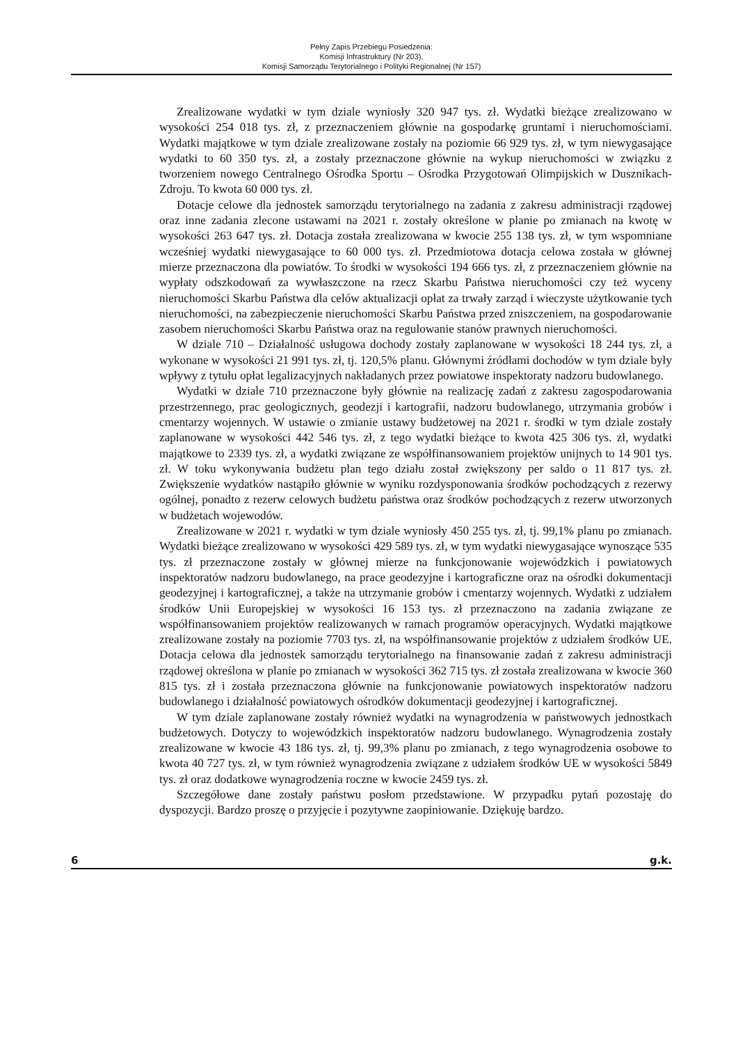Pełny Zapis Przebiegu Posiedzenia:
Komisji Infrastruktury (Nr 203),
Komisji Samorządu Terytorialnego i Polityki Regionalnej (Nr 157)
Zrealizowane wydatki w tym dziale wyniosły 320 947 tys. zł. Wydatki bieżące zrealizowano w wysokości 254 018 tys. zł, z przeznaczeniem głównie na gospodarkę gruntami i nieruchomościami. Wydatki majątkowe w tym dziale zrealizowane zostały na poziomie 66 929 tys. zł, w tym niewygasające wydatki to 60 350 tys. zł, a zostały przeznaczone głównie na wykup nieruchomości w związku z tworzeniem nowego Centralnego Ośrodka Sportu – Ośrodka Przygotowań Olimpijskich w Dusznikach-Zdroju. To kwota 60 000 tys. zł.
Dotacje celowe dla jednostek samorządu terytorialnego na zadania z zakresu administracji rządowej oraz inne zadania zlecone ustawami na 2021 r. zostały określone w planie po zmianach na kwotę w wysokości 263 647 tys. zł. Dotacja została zrealizowana w kwocie 255 138 tys. zł, w tym wspomniane wcześniej wydatki niewygasające to 60 000 tys. zł. Przedmiotowa dotacja celowa została w głównej mierze przeznaczona dla powiatów. To środki w wysokości 194 666 tys. zł, z przeznaczeniem głównie na wypłaty odszkodowań za wywłaszczone na rzecz Skarbu Państwa nieruchomości czy też wyceny nieruchomości Skarbu Państwa dla celów aktualizacji opłat za trwały zarząd i wieczyste użytkowanie tych nieruchomości, na zabezpieczenie nieruchomości Skarbu Państwa przed zniszczeniem, na gospodarowanie zasobem nieruchomości Skarbu Państwa oraz na regulowanie stanów prawnych nieruchomości.
W dziale 710 – Działalność usługowa dochody zostały zaplanowane w wysokości 18 244 tys. zł, a wykonane w wysokości 21 991 tys. zł, tj. 120,5% planu. Głównymi źródłami dochodów w tym dziale były wpływy z tytułu opłat legalizacyjnych nakładanych przez powiatowe inspektoraty nadzoru budowlanego.
Wydatki w dziale 710 przeznaczone były głównie na realizację zadań z zakresu zagospodarowania przestrzennego, prac geologicznych, geodezji i kartografii, nadzoru budowlanego, utrzymania grobów i cmentarzy wojennych. W ustawie o zmianie ustawy budżetowej na 2021 r. środki w tym dziale zostały zaplanowane w wysokości 442 546 tys. zł, z tego wydatki bieżące to kwota 425 306 tys. zł, wydatki majątkowe to 2339 tys. zł, a wydatki związane ze współfinansowaniem projektów unijnych to 14 901 tys. zł. W toku wykonywania budżetu plan tego działu został zwiększony per saldo o 11 817 tys. zł. Zwiększenie wydatków nastąpiło głównie w wyniku rozdysponowania środków pochodzących z rezerwy ogólnej, ponadto z rezerw celowych budżetu państwa oraz środków pochodzących z rezerw utworzonych w budżetach wojewodów.
Zrealizowane w 2021 r. wydatki w tym dziale wyniosły 450 255 tys. zł, tj. 99,1% planu po zmianach. Wydatki bieżące zrealizowano w wysokości 429 589 tys. zł, w tym wydatki niewygasające wynoszące 535 tys. zł przeznaczone zostały w głównej mierze na funkcjonowanie wojewódzkich i powiatowych inspektoratów nadzoru budowlanego, na prace geodezyjne i kartograficzne oraz na ośrodki dokumentacji geodezyjnej i kartograficznej, a także na utrzymanie grobów i cmentarzy wojennych. Wydatki z udziałem środków Unii Europejskiej w wysokości 16 153 tys. zł przeznaczono na zadania związane ze współfinansowaniem projektów realizowanych w ramach programów operacyjnych. Wydatki majątkowe zrealizowane zostały na poziomie 7703 tys. zł, na współfinansowanie projektów z udziałem środków UE. Dotacja celowa dla jednostek samorządu terytorialnego na finansowanie zadań z zakresu administracji rządowej określona w planie po zmianach w wysokości 362 715 tys. zł została zrealizowana w kwocie 360 815 tys. zł i została przeznaczona głównie na funkcjonowanie powiatowych inspektoratów nadzoru budowlanego i działalność powiatowych ośrodków dokumentacji geodezyjnej i kartograficznej.
W tym dziale zaplanowane zostały również wydatki na wynagrodzenia w państwowych jednostkach budżetowych. Dotyczy to wojewódzkich inspektoratów nadzoru budowlanego. Wynagrodzenia zostały zrealizowane w kwocie 43 186 tys. zł, tj. 99,3% planu po zmianach, z tego wynagrodzenia osobowe to kwota 40 727 tys. zł, w tym również wynagrodzenia związane z udziałem środków UE w wysokości 5849 tys. zł oraz dodatkowe wynagrodzenia roczne w kwocie 2459 tys. zł.
Szczegółowe dane zostały państwu posłom przedstawione. W przypadku pytań pozostaję do dyspozycji. Bardzo proszę o przyjęcie i pozytywne zaopiniowanie. Dziękuję bardzo.
6 g.k.